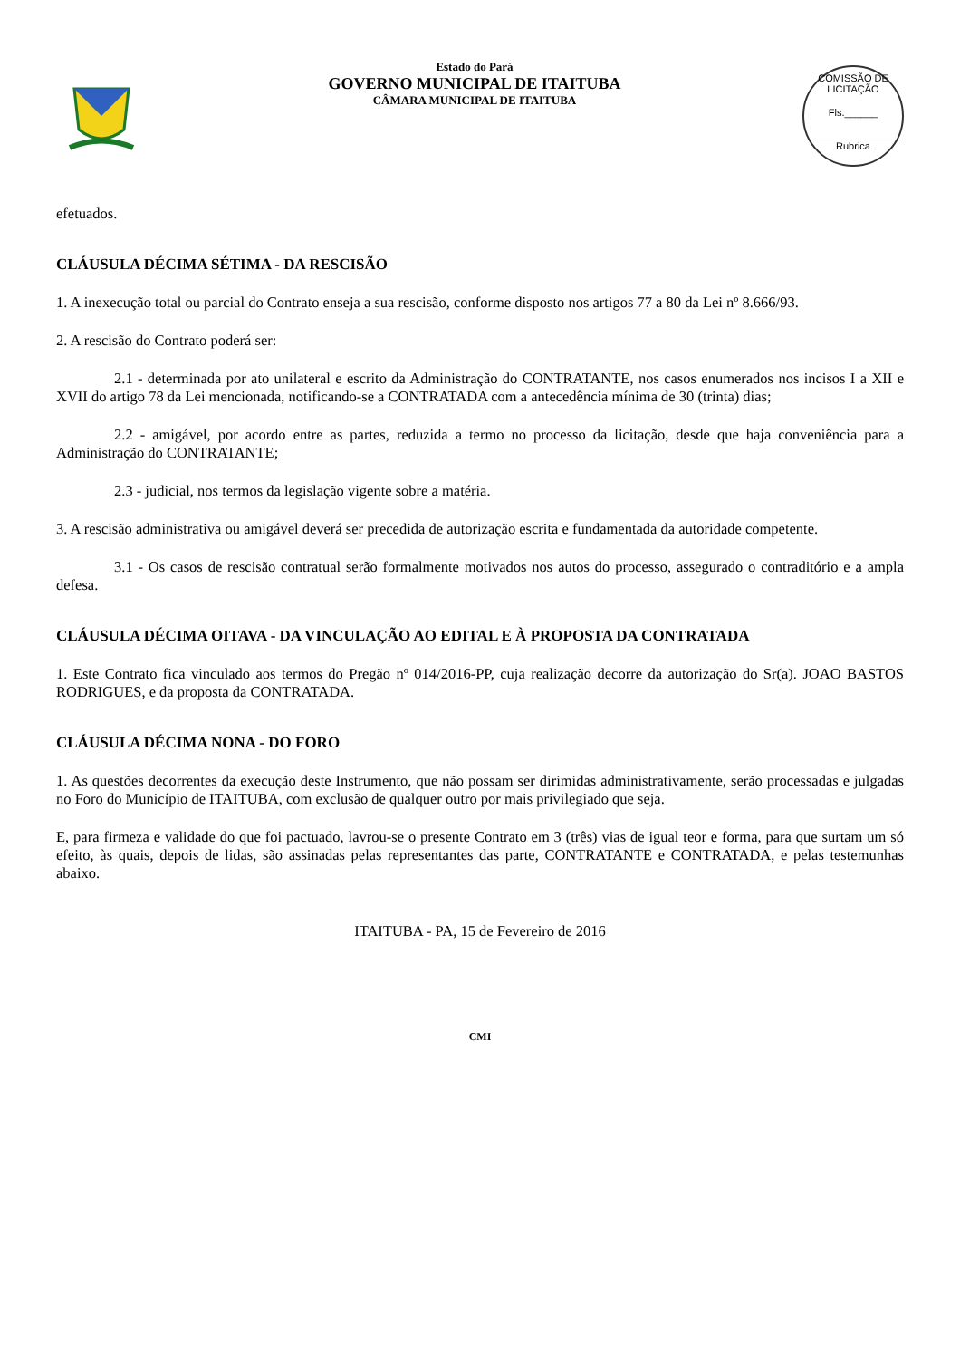Estado do Pará
GOVERNO MUNICIPAL DE ITAITUBA
CÂMARA MUNICIPAL DE ITAITUBA
COMISSÃO DE LICITAÇÃO
Fls.______
Rubrica
efetuados.
CLÁUSULA DÉCIMA SÉTIMA - DA RESCISÃO
1. A inexecução total ou parcial do Contrato enseja a sua rescisão, conforme disposto nos artigos 77 a 80 da Lei nº 8.666/93.
2. A rescisão do Contrato poderá ser:
2.1 - determinada por ato unilateral e escrito da Administração do CONTRATANTE, nos casos enumerados nos incisos I a XII e XVII do artigo 78 da Lei mencionada, notificando-se a CONTRATADA com a antecedência mínima de 30 (trinta) dias;
2.2 - amigável, por acordo entre as partes, reduzida a termo no processo da licitação, desde que haja conveniência para a Administração do CONTRATANTE;
2.3 - judicial, nos termos da legislação vigente sobre a matéria.
3. A rescisão administrativa ou amigável deverá ser precedida de autorização escrita e fundamentada da autoridade competente.
3.1 - Os casos de rescisão contratual serão formalmente motivados nos autos do processo, assegurado o contraditório e a ampla defesa.
CLÁUSULA DÉCIMA OITAVA - DA VINCULAÇÃO AO EDITAL E À PROPOSTA DA CONTRATADA
1. Este Contrato fica vinculado aos termos do Pregão nº 014/2016-PP, cuja realização decorre da autorização do Sr(a). JOAO BASTOS RODRIGUES, e da proposta da CONTRATADA.
CLÁUSULA DÉCIMA NONA - DO FORO
1. As questões decorrentes da execução deste Instrumento, que não possam ser dirimidas administrativamente, serão processadas e julgadas no Foro do Município de ITAITUBA, com exclusão de qualquer outro por mais privilegiado que seja.
E, para firmeza e validade do que foi pactuado, lavrou-se o presente Contrato em 3 (três) vias de igual teor e forma, para que surtam um só efeito, às quais, depois de lidas, são assinadas pelas representantes das parte, CONTRATANTE e CONTRATADA, e pelas testemunhas abaixo.
ITAITUBA - PA, 15 de Fevereiro de 2016
CMI